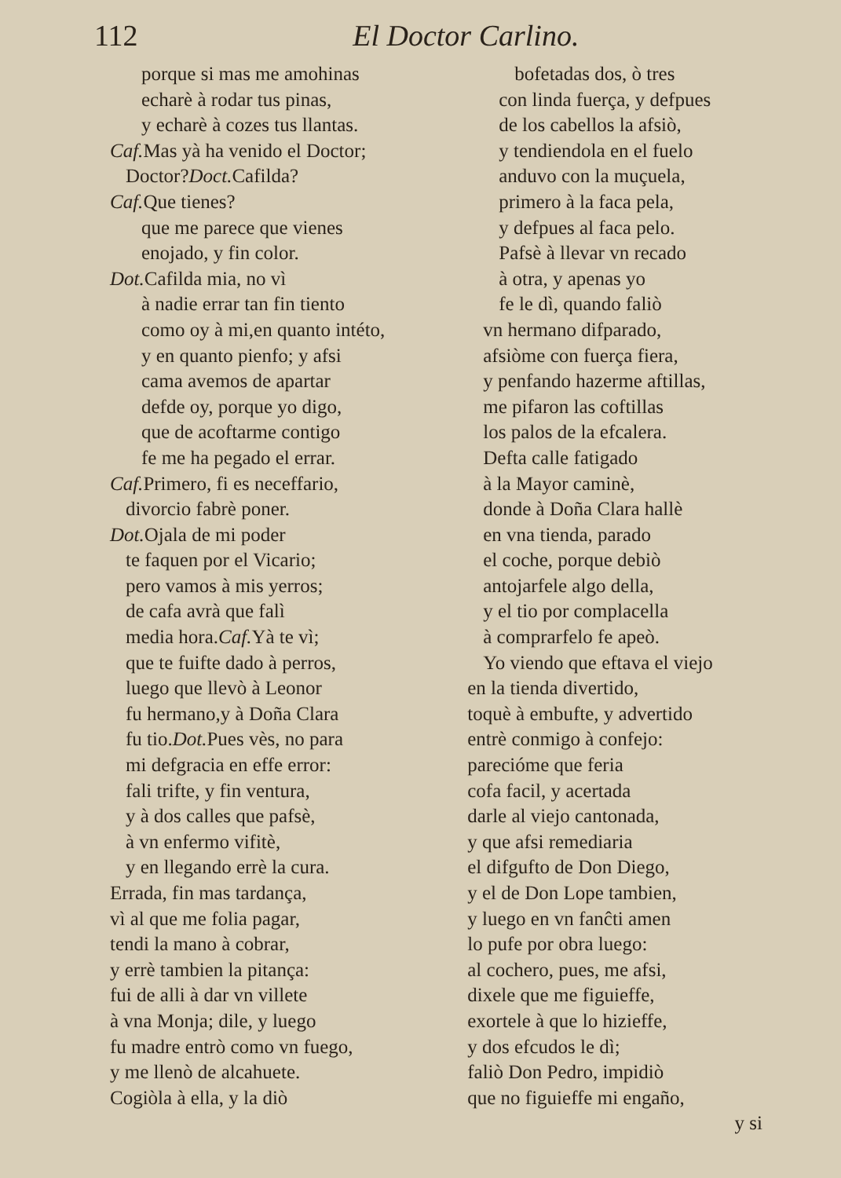112 El Doctor Carlino.
porque si mas me amohinas
echarè à rodar tus pinas,
y echarè à cozes tus llantas.
Caf. Mas yà ha venido el Doctor;
Doctor?Doct. Cafilda?
Caf. Que tienes?
que me parece que vienes
enojado, y fin color.
Dot. Cafilda mia, no vì
à nadie errar tan fin tiento
como oy à mi,en quanto intéto,
y en quanto pienfo; y afsi
cama avemos de apartar
defde oy, porque yo digo,
que de acoftarme contigo
fe me ha pegado el errar.
Caf. Primero, fi es neceffario,
divorcio fabrè poner.
Dot. Ojala de mi poder
te faquen por el Vicario;
pero vamos à mis yerros;
de cafa avrà que falì
media hora.Caf. Yà te vì;
que te fuifte dado à perros,
luego que llevò à Leonor
fu hermano,y à Doña Clara
fu tio.Dot. Pues vès, no para
mi defgracia en effe error:
fali trifte, y fin ventura,
y à dos calles que pafsè,
à vn enfermo vifitè,
y en llegando errè la cura.
Errada, fin mas tardança,
vì al que me folia pagar,
tendi la mano à cobrar,
y errè tambien la pitança:
fui de alli à dar vn villete
à vna Monja; dile, y luego
fu madre entrò como vn fuego,
y me llenò de alcahuete.
Cogiòla à ella, y la diò
bofetadas dos, ò tres
con linda fuerça, y defpues
de los cabellos la afsiò,
y tendiendola en el fuelo
anduvo con la muçuela,
primero à la faca pela,
y defpues al faca pelo.
Pafsè à llevar vn recado
à otra, y apenas yo
fe le dì, quando faliò
vn hermano difparado,
afsiòme con fuerça fiera,
y penfando hazerme aftillas,
me pifaron las coftillas
los palos de la efcalera.
Defta calle fatigado
à la Mayor caminè,
donde à Doña Clara hallè
en vna tienda, parado
el coche, porque debiò
antojarfele algo della,
y el tio por complacella
à comprarfelo fe apeò.
Yo viendo que eftava el viejo
en la tienda divertido,
toquè à embufte, y advertido
entrè conmigo à confejo:
parecióme que feria
cofa facil, y acertada
darle al viejo cantonada,
y que afsi remediaria
el difgufto de Don Diego,
y el de Don Lope tambien,
y luego en vn fanĉti amen
lo pufe por obra luego:
al cochero, pues, me afsi,
dixele que me figuieffe,
exortele à que lo hizieffe,
y dos efcudos le dì;
faliò Don Pedro, impidiò
que no figuieffe mi engaño,
y si